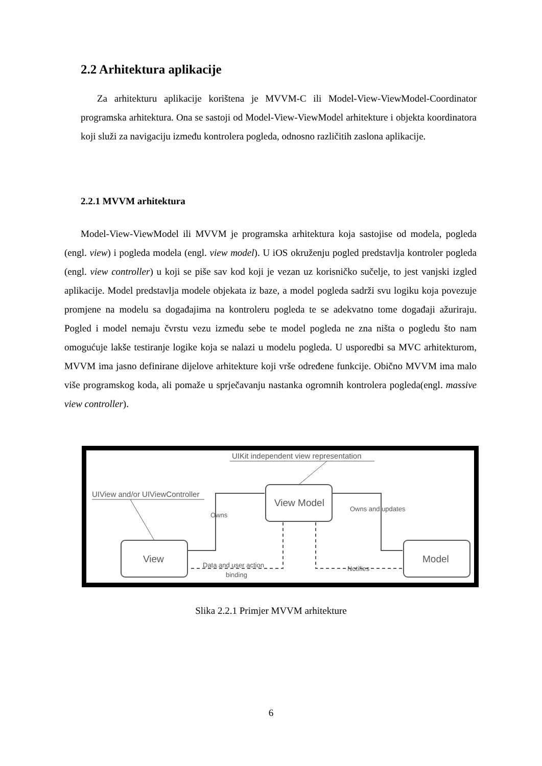2.2 Arhitektura aplikacije
Za arhitekturu aplikacije korištena je MVVM-C ili Model-View-ViewModel-Coordinator programska arhitektura. Ona se sastoji od Model-View-ViewModel arhitekture i objekta koordinatora koji služi za navigaciju između kontrolera pogleda, odnosno različitih zaslona aplikacije.
2.2.1 MVVM arhitektura
Model-View-ViewModel ili MVVM je programska arhitektura koja sastojise od modela, pogleda (engl. view) i pogleda modela (engl. view model). U iOS okruženju pogled predstavlja kontroler pogleda (engl. view controller) u koji se piše sav kod koji je vezan uz korisničko sučelje, to jest vanjski izgled aplikacije. Model predstavlja modele objekata iz baze, a model pogleda sadrži svu logiku koja povezuje promjene na modelu sa događajima na kontroleru pogleda te se adekvatno tome događaji ažuriraju. Pogled i model nemaju čvrstu vezu između sebe te model pogleda ne zna ništa o pogledu što nam omogućuje lakše testiranje logike koja se nalazi u modelu pogleda. U usporedbi sa MVC arhitekturom, MVVM ima jasno definirane dijelove arhitekture koji vrše određene funkcije. Obično MVVM ima malo više programskog koda, ali pomaže u sprječavanju nastanka ogromnih kontrolera pogleda(engl. massive view controller).
UIView and/or UIViewController
UIKit independent view representation
View Model
View
Model
Owns
Owns and updates
Data and user action
binding
Notifies
Slika 2.2.1 Primjer MVVM arhitekture
6